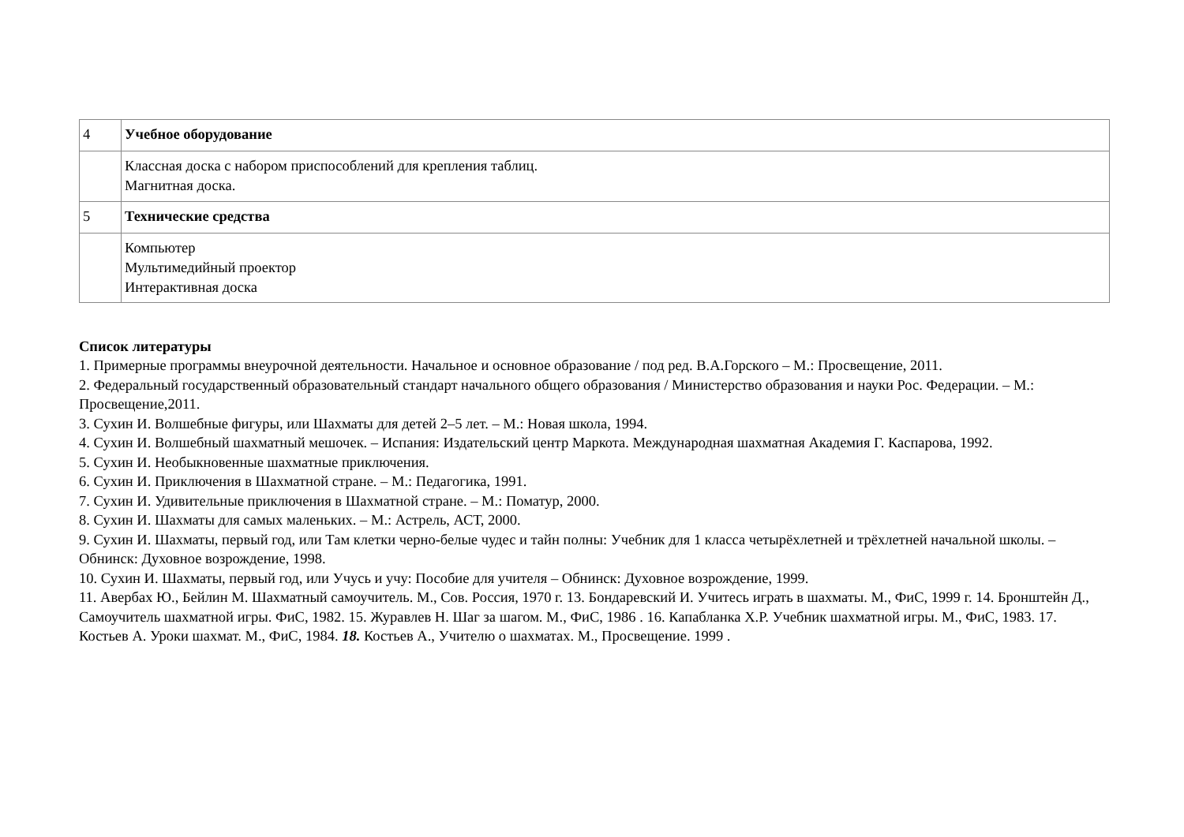| 4 | Учебное оборудование |
| | Классная доска с набором приспособлений для крепления таблиц. Магнитная доска. |
| 5 | Технические средства |
| | Компьютер Мультимедийный проектор Интерактивная доска |
Список литературы
1. Примерные программы внеурочной деятельности. Начальное и основное образование / под ред. В.А.Горского – М.: Просвещение, 2011.
2. Федеральный государственный образовательный стандарт начального общего образования / Министерство образования и науки Рос. Федерации. – М.: Просвещение,2011.
3. Сухин И. Волшебные фигуры, или Шахматы для детей 2–5 лет. – М.: Новая школа, 1994.
4. Сухин И. Волшебный шахматный мешочек. – Испания: Издательский центр Маркота. Международная шахматная Академия Г. Каспарова, 1992.
5. Сухин И. Необыкновенные шахматные приключения.
6. Сухин И. Приключения в Шахматной стране. – М.: Педагогика, 1991.
7. Сухин И. Удивительные приключения в Шахматной стране. – М.: Поматур, 2000.
8. Сухин И. Шахматы для самых маленьких. – М.: Астрель, АСТ, 2000.
9. Сухин И. Шахматы, первый год, или Там клетки черно-белые чудес и тайн полны: Учебник для 1 класса четырёхлетней и трёхлетней начальной школы. – Обнинск: Духовное возрождение, 1998.
10. Сухин И. Шахматы, первый год, или Учусь и учу: Пособие для учителя – Обнинск: Духовное возрождение, 1999.
11. Авербах Ю., Бейлин М. Шахматный самоучитель. М., Сов. Россия, 1970 г. 13. Бондаревский И. Учитесь играть в шахматы. М., ФиС, 1999 г. 14. Бронштейн Д., Самоучитель шахматной игры. ФиС, 1982. 15. Журавлев Н. Шаг за шагом. М., ФиС, 1986 . 16. Капабланка Х.Р. Учебник шахматной игры. М., ФиС, 1983. 17. Костьев А. Уроки шахмат. М., ФиС, 1984. 18. Костьев А., Учителю о шахматах. М., Просвещение. 1999 .